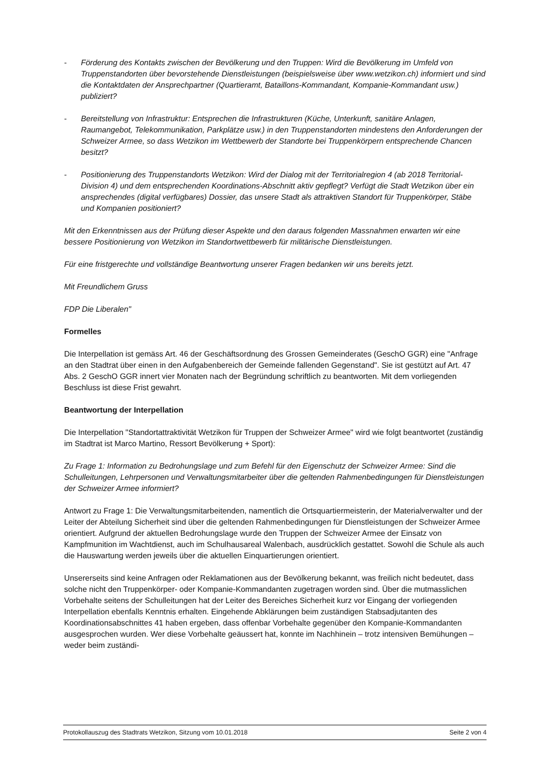- Förderung des Kontakts zwischen der Bevölkerung und den Truppen: Wird die Bevölkerung im Umfeld von Truppenstandorten über bevorstehende Dienstleistungen (beispielsweise über www.wetzikon.ch) informiert und sind die Kontaktdaten der Ansprechpartner (Quartieramt, Bataillons-Kommandant, Kompanie-Kommandant usw.) publiziert?
- Bereitstellung von Infrastruktur: Entsprechen die Infrastrukturen (Küche, Unterkunft, sanitäre Anlagen, Raumangebot, Telekommunikation, Parkplätze usw.) in den Truppenstandorten mindestens den Anforderungen der Schweizer Armee, so dass Wetzikon im Wettbewerb der Standorte bei Truppenkörpern entsprechende Chancen besitzt?
- Positionierung des Truppenstandorts Wetzikon: Wird der Dialog mit der Territorialregion 4 (ab 2018 Territorial-Division 4) und dem entsprechenden Koordinations-Abschnitt aktiv gepflegt? Verfügt die Stadt Wetzikon über ein ansprechendes (digital verfügbares) Dossier, das unsere Stadt als attraktiven Standort für Truppenkörper, Stäbe und Kompanien positioniert?
Mit den Erkenntnissen aus der Prüfung dieser Aspekte und den daraus folgenden Massnahmen erwarten wir eine bessere Positionierung von Wetzikon im Standortwettbewerb für militärische Dienstleistungen.
Für eine fristgerechte und vollständige Beantwortung unserer Fragen bedanken wir uns bereits jetzt.
Mit Freundlichem Gruss
FDP Die Liberalen"
Formelles
Die Interpellation ist gemäss Art. 46 der Geschäftsordnung des Grossen Gemeinderates (GeschO GGR) eine "Anfrage an den Stadtrat über einen in den Aufgabenbereich der Gemeinde fallenden Gegenstand". Sie ist gestützt auf Art. 47 Abs. 2 GeschO GGR innert vier Monaten nach der Begründung schriftlich zu beantworten. Mit dem vorliegenden Beschluss ist diese Frist gewahrt.
Beantwortung der Interpellation
Die Interpellation "Standortattraktivität Wetzikon für Truppen der Schweizer Armee" wird wie folgt beantwortet (zuständig im Stadtrat ist Marco Martino, Ressort Bevölkerung + Sport):
Zu Frage 1: Information zu Bedrohungslage und zum Befehl für den Eigenschutz der Schweizer Armee: Sind die Schulleitungen, Lehrpersonen und Verwaltungsmitarbeiter über die geltenden Rahmenbedingungen für Dienstleistungen der Schweizer Armee informiert?
Antwort zu Frage 1: Die Verwaltungsmitarbeitenden, namentlich die Ortsquartiermeisterin, der Materialverwalter und der Leiter der Abteilung Sicherheit sind über die geltenden Rahmenbedingungen für Dienstleistungen der Schweizer Armee orientiert. Aufgrund der aktuellen Bedrohungslage wurde den Truppen der Schweizer Armee der Einsatz von Kampfmunition im Wachtdienst, auch im Schulhausareal Walenbach, ausdrücklich gestattet. Sowohl die Schule als auch die Hauswartung werden jeweils über die aktuellen Einquartierungen orientiert.
Unsererseits sind keine Anfragen oder Reklamationen aus der Bevölkerung bekannt, was freilich nicht bedeutet, dass solche nicht den Truppenkörper- oder Kompanie-Kommandanten zugetragen worden sind. Über die mutmasslichen Vorbehalte seitens der Schulleitungen hat der Leiter des Bereiches Sicherheit kurz vor Eingang der vorliegenden Interpellation ebenfalls Kenntnis erhalten. Eingehende Abklärungen beim zuständigen Stabsadjutanten des Koordinationsabschnittes 41 haben ergeben, dass offenbar Vorbehalte gegenüber den Kompanie-Kommandanten ausgesprochen wurden. Wer diese Vorbehalte geäussert hat, konnte im Nachhinein – trotz intensiven Bemühungen – weder beim zuständi-
Protokollauszug des Stadtrats Wetzikon, Sitzung vom 10.01.2018 Seite 2 von 4